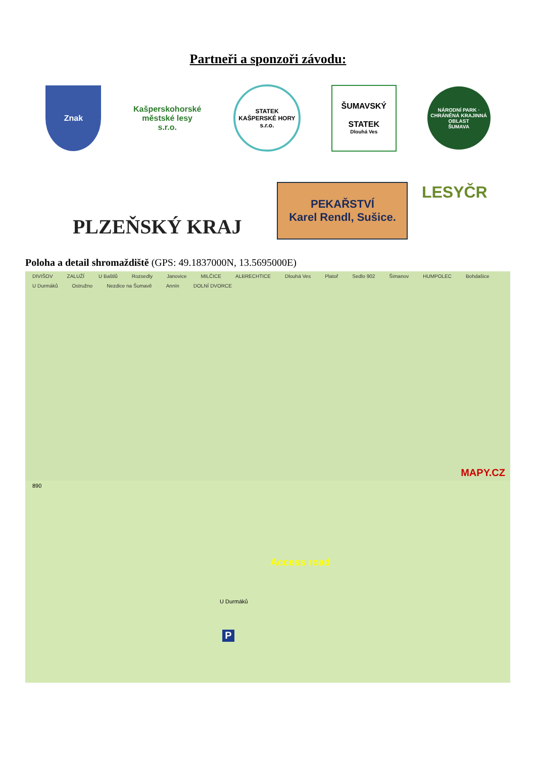Partneři a sponzoři závodu:
Znak
Kašperskohorské
městské lesy s.r.o.
STATEK
KAŠPERSKÉ HORY s.r.o.
ŠUMAVSKÝ
STATEK
Dlouhá Ves
NÁRODNÍ PARK · CHRÁNĚNÁ KRAJINNÁ OBLAST
ŠUMAVA
PLZEŇSKÝ KRAJ
PEKAŘSTVÍ
Karel Rendl, Sušice.
LESYČR
Poloha a detail shromaždiště (GPS: 49.1837000N, 13.5695000E)
DIVIŠOV ZALUŽÍ U Baštlů Rozsedly Janovice MILČICE ALBRECHTICE Dlouhá Ves Platoř Sedlo 902 Šimanov HUMPOLEC Bohdašice U Durmáků Ostružno Nezdice na Šumavě Annín DOLNÍ DVORCE
MAPY.CZ
890
Access road
U Durmáků
P